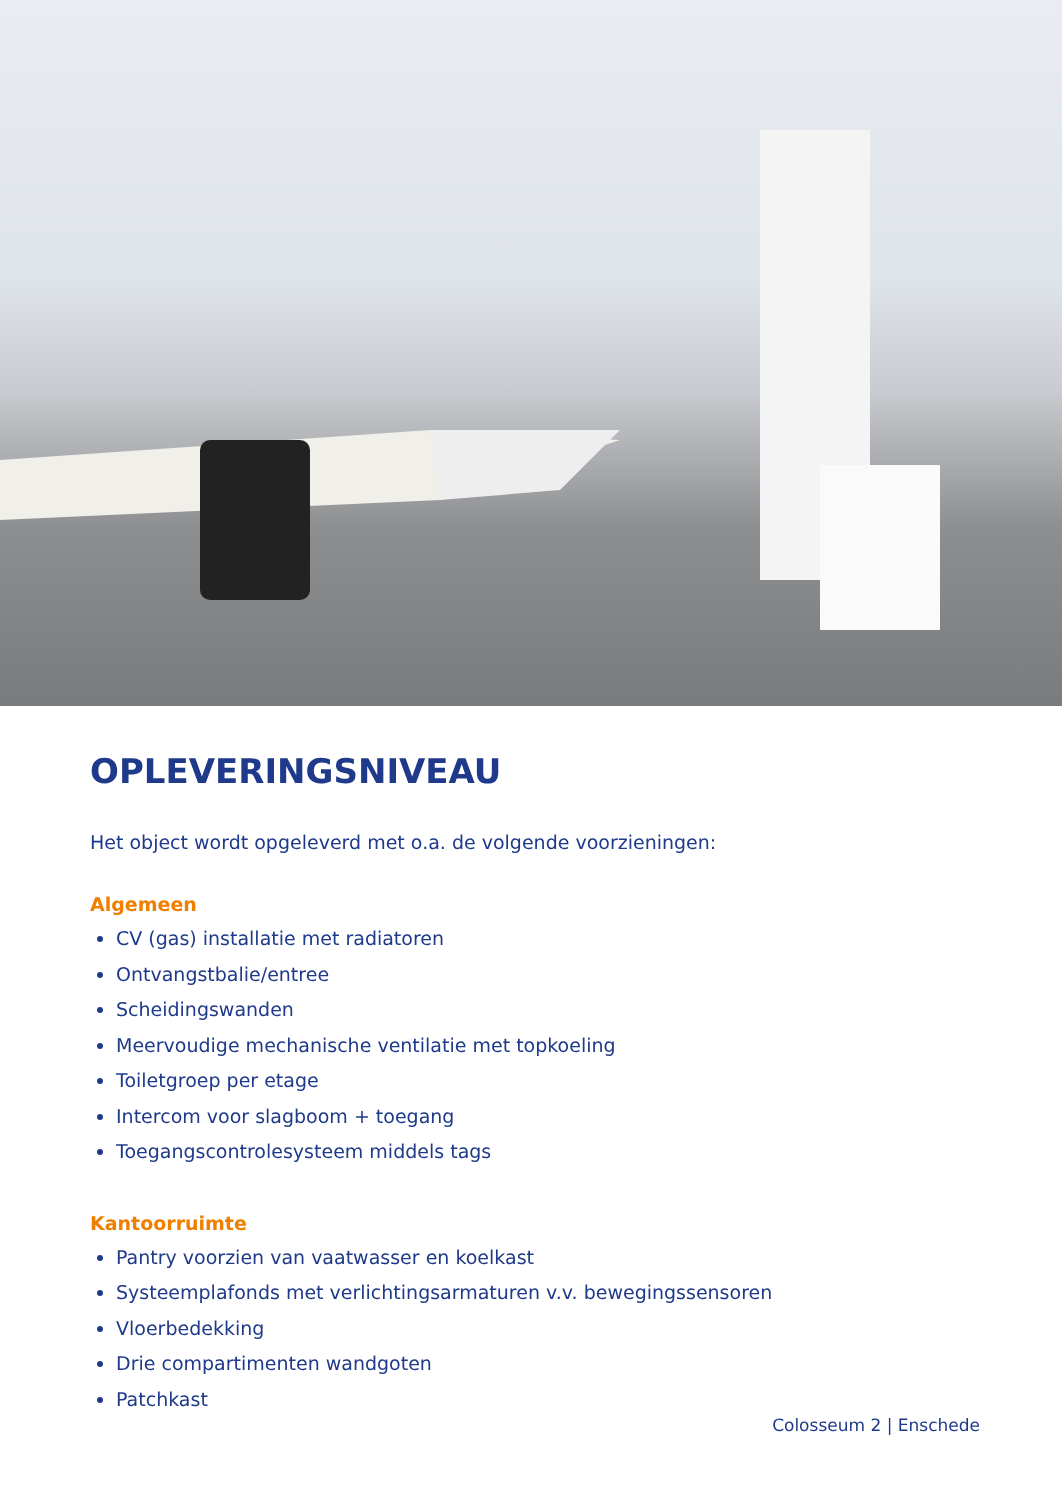OPLEVERINGSNIVEAU
Het object wordt opgeleverd met o.a. de volgende voorzieningen:
Algemeen
CV (gas) installatie met radiatoren
Ontvangstbalie/entree
Scheidingswanden
Meervoudige mechanische ventilatie met topkoeling
Toiletgroep per etage
Intercom voor slagboom + toegang
Toegangscontrolesysteem middels tags
Kantoorruimte
Pantry voorzien van vaatwasser en koelkast
Systeemplafonds met verlichtingsarmaturen v.v. bewegingssensoren
Vloerbedekking
Drie compartimenten wandgoten
Patchkast
Colosseum 2 | Enschede